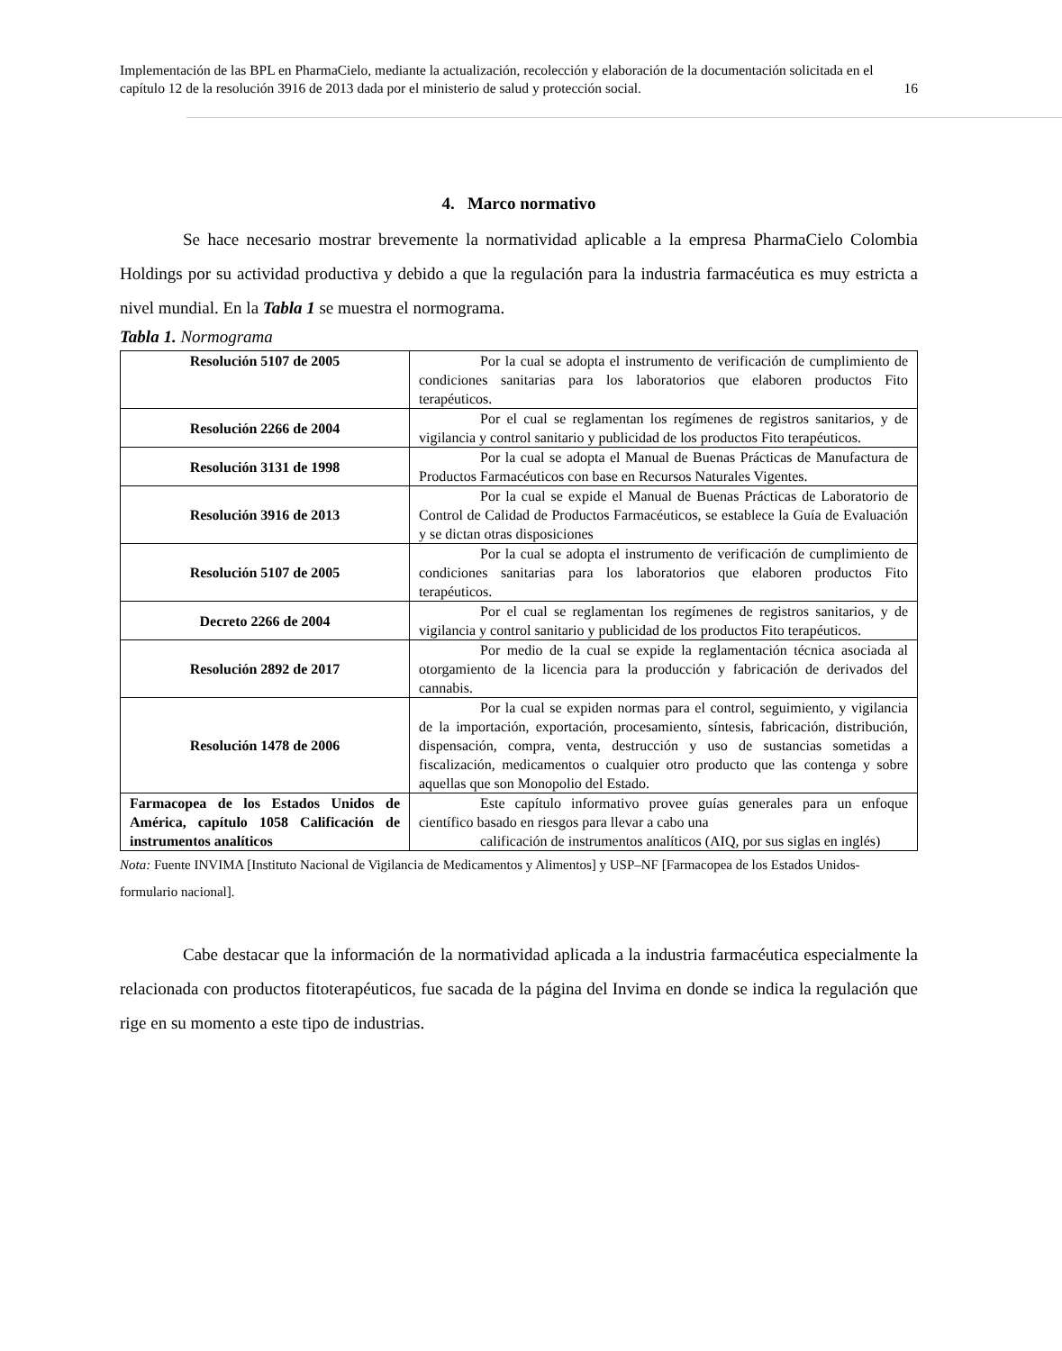Implementación de las BPL en PharmaCielo, mediante la actualización, recolección y elaboración de la documentación solicitada en el capítulo 12 de la resolución 3916 de 2013 dada por el ministerio de salud y protección social. 16
4. Marco normativo
Se hace necesario mostrar brevemente la normatividad aplicable a la empresa PharmaCielo Colombia Holdings por su actividad productiva y debido a que la regulación para la industria farmacéutica es muy estricta a nivel mundial. En la Tabla 1 se muestra el normograma.
Tabla 1. Normograma
| Resolución 5107 de 2005 | Por la cual se adopta el instrumento de verificación de cumplimiento de condiciones sanitarias para los laboratorios que elaboren productos Fito terapéuticos. |
| Resolución 2266 de 2004 | Por el cual se reglamentan los regímenes de registros sanitarios, y de vigilancia y control sanitario y publicidad de los productos Fito terapéuticos. |
| Resolución 3131 de 1998 | Por la cual se adopta el Manual de Buenas Prácticas de Manufactura de Productos Farmacéuticos con base en Recursos Naturales Vigentes. |
| Resolución 3916 de 2013 | Por la cual se expide el Manual de Buenas Prácticas de Laboratorio de Control de Calidad de Productos Farmacéuticos, se establece la Guía de Evaluación y se dictan otras disposiciones |
| Resolución 5107 de 2005 | Por la cual se adopta el instrumento de verificación de cumplimiento de condiciones sanitarias para los laboratorios que elaboren productos Fito terapéuticos. |
| Decreto 2266 de 2004 | Por el cual se reglamentan los regímenes de registros sanitarios, y de vigilancia y control sanitario y publicidad de los productos Fito terapéuticos. |
| Resolución 2892 de 2017 | Por medio de la cual se expide la reglamentación técnica asociada al otorgamiento de la licencia para la producción y fabricación de derivados del cannabis. |
| Resolución 1478 de 2006 | Por la cual se expiden normas para el control, seguimiento, y vigilancia de la importación, exportación, procesamiento, síntesis, fabricación, distribución, dispensación, compra, venta, destrucción y uso de sustancias sometidas a fiscalización, medicamentos o cualquier otro producto que las contenga y sobre aquellas que son Monopolio del Estado. |
| Farmacopea de los Estados Unidos de América, capítulo 1058 Calificación de instrumentos analíticos | Este capítulo informativo provee guías generales para un enfoque científico basado en riesgos para llevar a cabo una calificación de instrumentos analíticos (AIQ, por sus siglas en inglés) |
Nota: Fuente INVIMA [Instituto Nacional de Vigilancia de Medicamentos y Alimentos] y USP–NF [Farmacopea de los Estados Unidos- formulario nacional].
Cabe destacar que la información de la normatividad aplicada a la industria farmacéutica especialmente la relacionada con productos fitoterapéuticos, fue sacada de la página del Invima en donde se indica la regulación que rige en su momento a este tipo de industrias.